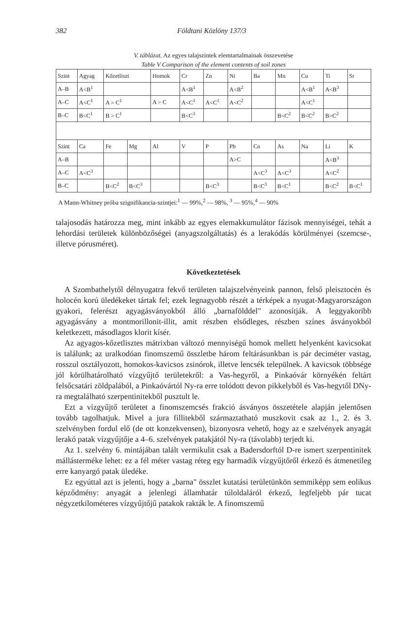382 Földtani Közlöny 137/3
V. táblázat. Az egyes talajszintek elemtartalmainak összevetése
Table V Comparison of the element contents of soil zones
| Szint | Agyag | Kőzetliszt | | Homok | Cr | Zn | Ni | Ba | Mn | Cu | Ti | Sr |
| --- | --- | --- | --- | --- | --- | --- | --- | --- | --- | --- | --- | --- |
| A–B | A<B<sup>1</sup> | | | | A<B<sup>1</sup> | | A<B<sup>2</sup> | | | A<B<sup>1</sup> | A<B<sup>3</sup> | |
| A–C | A<C<sup>1</sup> | A > C<sup>1</sup> | | A > C | A<C<sup>1</sup> | A<C<sup>1</sup> | A<C<sup>2</sup> | | | A<C<sup>1</sup> | | |
| B–C | B<C<sup>1</sup> | B > C<sup>1</sup> | | | B<C<sup>3</sup> | | | | B<C<sup>2</sup> | B<C<sup>2</sup> | B>C<sup>2</sup> | |
| Szint | Ca | Fe | Mg | Al | V | P | Pb | Co | As | Na | Li | K |
| A–B | | | | | | | A>C | | | | A<B<sup>3</sup> | |
| A–C | A<C<sup>3</sup> | | | | | | | A<C<sup>3</sup> | A<C<sup>3</sup> | | A<C<sup>2</sup> | |
| B–C | | B<C<sup>2</sup> | B<C<sup>3</sup> | | | B<C<sup>3</sup> | | B<C<sup>3</sup> | B<C<sup>1</sup> | | B<C<sup>2</sup> | B<C<sup>1</sup> |
A Mann-Whitney próba szignifikancia-szintjei:<sup>1</sup> — 99%,<sup>2</sup> — 98%, <sup>3</sup> — 95%,<sup>4</sup> — 90%
talajosodás határozza meg, mint inkább az egyes elemakkumulátor fázisok mennyiségei, tehát a lehordási területek különbözőségei (anyagszolgáltatás) és a lerakódás körülményei (szemcse-, illetve pórusméret).
Következtetések
A Szombathelytől délnyugatra fekvő területen talajszelvényeink pannon, felső pleisztocén és holocén korú üledékeket tártak fel; ezek legnagyobb részét a térképek a nyugat-Magyarországon gyakori, felerészt agyagásványokból álló „barnaföld­del" azonosítják. A leggyakoribb agyagásvány a montmorillonit-illit, amit részben elsődleges, részben színes ásványokból keletkezett, másodlagos klorit kísér.
Az agyagos-kőzetlisztes mátrixban változó mennyiségű homok mellett helyenként kavicsokat is találunk; az uralkodóan finomszemű összletbe három feltárásunkban is pár deciméter vastag, rosszul osztályozott, homokos-kavicsos zsinórok, illetve lencsék települnek. A kavicsok többsége jól körülhatárolható vízgyűjtő területekről: a Vas-hegyről, a Pinkaóvár környékén feltárt felsőcsatári zöldpalából, a Pinkaóvártól Ny-ra erre tolódott devon pikkelyből és Vas-hegytől DNy-ra megtalálható szerpentinitekből pusztult le.
Ezt a vízgyűjtő területet a finomszemcsés frakció ásványos összetétele alapján jelentősen tovább tagolhatjuk. Mivel a jura fillitekből származtatható muszkovit csak az 1., 2. és 3. szelvényben fordul elő (de ott konzekvensen), bizonyosra vehető, hogy az e szelvények anyagát lerakó patak vízgyűjtője a 4–6. szelvények patakjától Ny-ra (távolabb) terjedt ki.
Az 1. szelvény 6. mintájában talált vermikulit csak a Badersdorftól D-re ismert szerpentinitek mállásterméke lehet: ez a fél méter vastag réteg egy harmadik vízgyűjtőről érkező és átmenetileg erre kanyargó patak üledéke.
Ez egyúttal azt is jelenti, hogy a „barna" összlet kutatási területünkön semmiképp sem eolikus képződmény: anyagát a jelenlegi államhatár túloldaláról érkező, legfeljebb pár tucat négyzetkilométeres vízgyűjtőjű patakok rakták le. A finomszemű